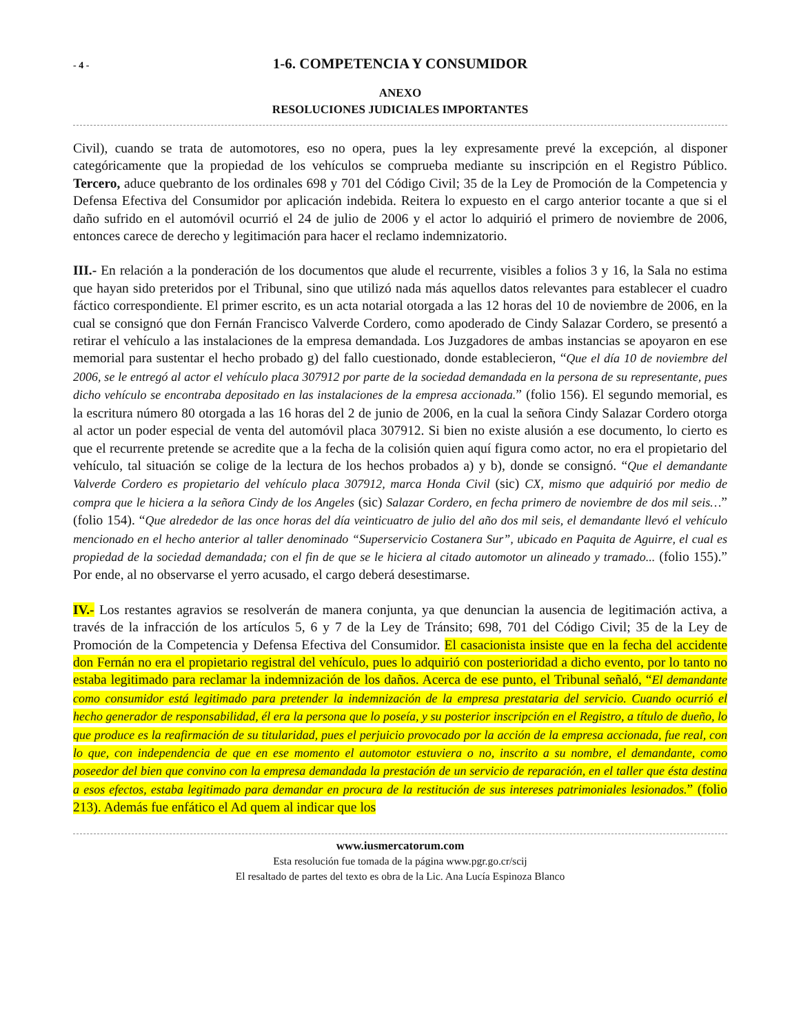- 4 - 1-6. COMPETENCIA Y CONSUMIDOR
ANEXO
RESOLUCIONES JUDICIALES IMPORTANTES
Civil), cuando se trata de automotores, eso no opera, pues la ley expresamente prevé la excepción, al disponer categóricamente que la propiedad de los vehículos se comprueba mediante su inscripción en el Registro Público. Tercero, aduce quebranto de los ordinales 698 y 701 del Código Civil; 35 de la Ley de Promoción de la Competencia y Defensa Efectiva del Consumidor por aplicación indebida. Reitera lo expuesto en el cargo anterior tocante a que si el daño sufrido en el automóvil ocurrió el 24 de julio de 2006 y el actor lo adquirió el primero de noviembre de 2006, entonces carece de derecho y legitimación para hacer el reclamo indemnizatorio.
III.- En relación a la ponderación de los documentos que alude el recurrente, visibles a folios 3 y 16, la Sala no estima que hayan sido preteridos por el Tribunal, sino que utilizó nada más aquellos datos relevantes para establecer el cuadro fáctico correspondiente. El primer escrito, es un acta notarial otorgada a las 12 horas del 10 de noviembre de 2006, en la cual se consignó que don Fernán Francisco Valverde Cordero, como apoderado de Cindy Salazar Cordero, se presentó a retirar el vehículo a las instalaciones de la empresa demandada. Los Juzgadores de ambas instancias se apoyaron en ese memorial para sustentar el hecho probado g) del fallo cuestionado, donde establecieron, “Que el día 10 de noviembre del 2006, se le entregó al actor el vehículo placa 307912 por parte de la sociedad demandada en la persona de su representante, pues dicho vehículo se encontraba depositado en las instalaciones de la empresa accionada.” (folio 156). El segundo memorial, es la escritura número 80 otorgada a las 16 horas del 2 de junio de 2006, en la cual la señora Cindy Salazar Cordero otorga al actor un poder especial de venta del automóvil placa 307912. Si bien no existe alusión a ese documento, lo cierto es que el recurrente pretende se acredite que a la fecha de la colisión quien aquí figura como actor, no era el propietario del vehículo, tal situación se colige de la lectura de los hechos probados a) y b), donde se consignó. “Que el demandante Valverde Cordero es propietario del vehículo placa 307912, marca Honda Civil (sic) CX, mismo que adquirió por medio de compra que le hiciera a la señora Cindy de los Angeles (sic) Salazar Cordero, en fecha primero de noviembre de dos mil seis…” (folio 154). “Que alrededor de las once horas del día veinticuatro de julio del año dos mil seis, el demandante llevó el vehículo mencionado en el hecho anterior al taller denominado “Superservicio Costanera Sur”, ubicado en Paquita de Aguirre, el cual es propiedad de la sociedad demandada; con el fin de que se le hiciera al citado automotor un alineado y tramado... (folio 155).” Por ende, al no observarse el yerro acusado, el cargo deberá desestimarse.
IV.- Los restantes agravios se resolverán de manera conjunta, ya que denuncian la ausencia de legitimación activa, a través de la infracción de los artículos 5, 6 y 7 de la Ley de Tránsito; 698, 701 del Código Civil; 35 de la Ley de Promoción de la Competencia y Defensa Efectiva del Consumidor. El casacionista insiste que en la fecha del accidente don Fernán no era el propietario registral del vehículo, pues lo adquirió con posterioridad a dicho evento, por lo tanto no estaba legitimado para reclamar la indemnización de los daños. Acerca de ese punto, el Tribunal señaló, “El demandante como consumidor está legitimado para pretender la indemnización de la empresa prestataria del servicio. Cuando ocurrió el hecho generador de responsabilidad, él era la persona que lo poseía, y su posterior inscripción en el Registro, a título de dueño, lo que produce es la reafirmación de su titularidad, pues el perjuicio provocado por la acción de la empresa accionada, fue real, con lo que, con independencia de que en ese momento el automotor estuviera o no, inscrito a su nombre, el demandante, como poseedor del bien que convino con la empresa demandada la prestación de un servicio de reparación, en el taller que ésta destina a esos efectos, estaba legitimado para demandar en procura de la restitución de sus intereses patrimoniales lesionados.” (folio 213). Además fue enfático el Ad quem al indicar que los
www.iusmercatorum.com
Esta resolución fue tomada de la página www.pgr.go.cr/scij
El resaltado de partes del texto es obra de la Lic. Ana Lucía Espinoza Blanco